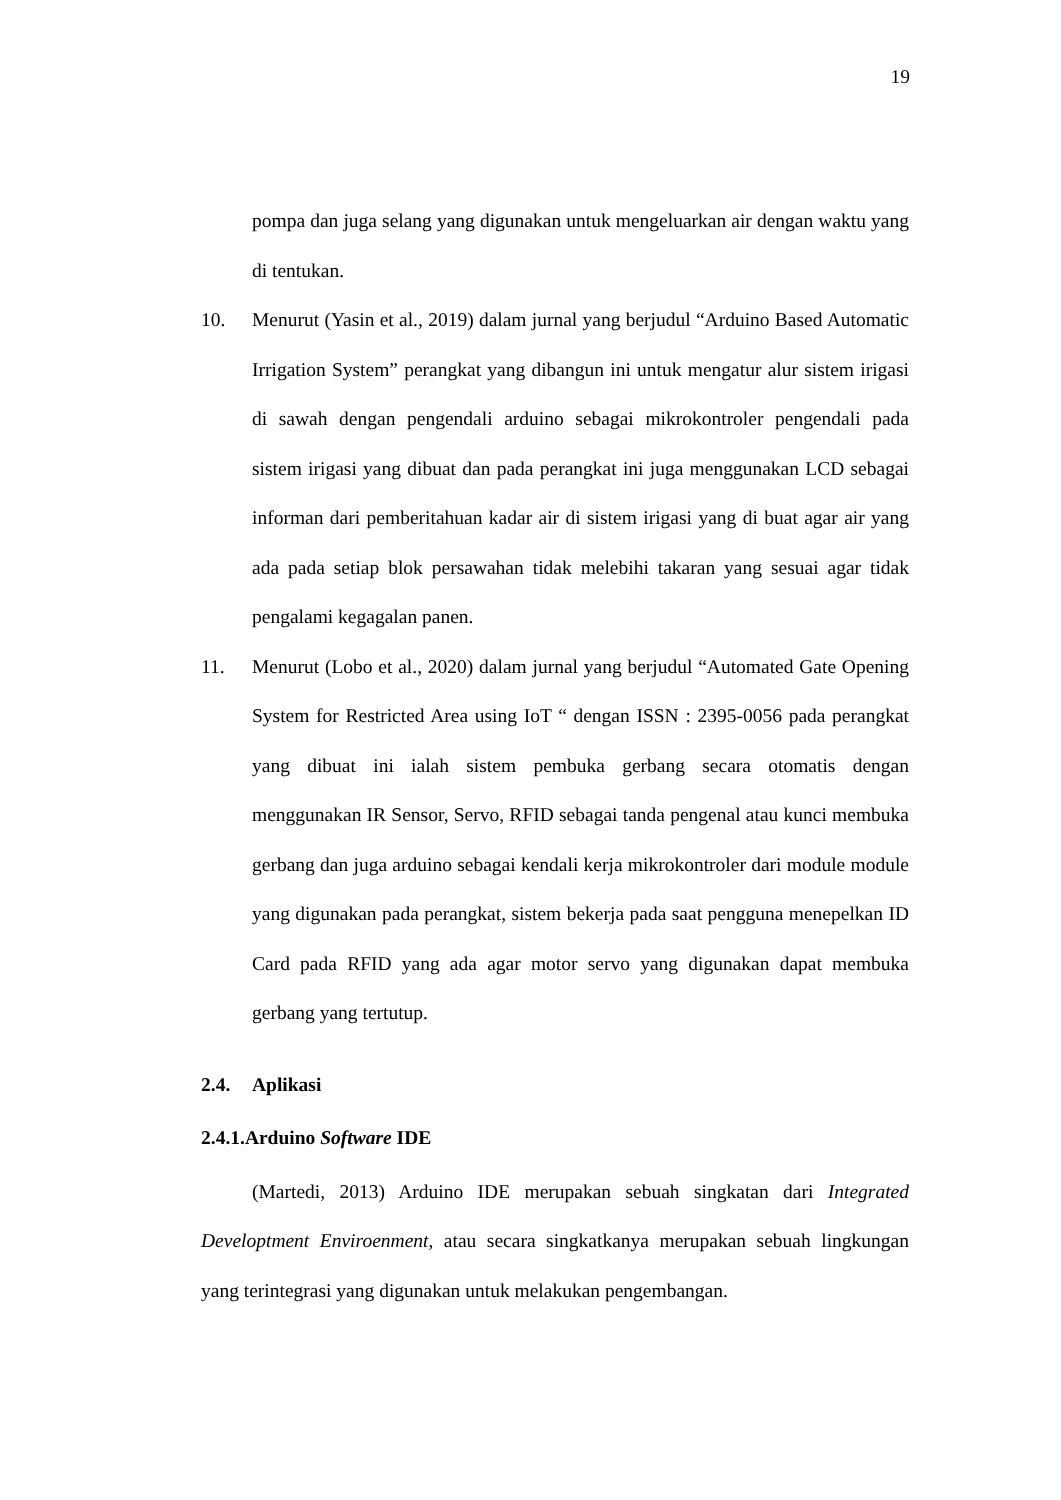19
pompa dan juga selang yang digunakan untuk mengeluarkan air dengan waktu yang di tentukan.
10. Menurut (Yasin et al., 2019) dalam jurnal yang berjudul “Arduino Based Automatic Irrigation System” perangkat yang dibangun ini untuk mengatur alur sistem irigasi di sawah dengan pengendali arduino sebagai mikrokontroler pengendali pada sistem irigasi yang dibuat dan pada perangkat ini juga menggunakan LCD sebagai informan dari pemberitahuan kadar air di sistem irigasi yang di buat agar air yang ada pada setiap blok persawahan tidak melebihi takaran yang sesuai agar tidak pengalami kegagalan panen.
11. Menurut (Lobo et al., 2020) dalam jurnal yang berjudul “Automated Gate Opening System for Restricted Area using IoT “ dengan ISSN : 2395-0056 pada perangkat yang dibuat ini ialah sistem pembuka gerbang secara otomatis dengan menggunakan IR Sensor, Servo, RFID sebagai tanda pengenal atau kunci membuka gerbang dan juga arduino sebagai kendali kerja mikrokontroler dari module module yang digunakan pada perangkat, sistem bekerja pada saat pengguna menepelkan ID Card pada RFID yang ada agar motor servo yang digunakan dapat membuka gerbang yang tertutup.
2.4. Aplikasi
2.4.1. Arduino Software IDE
(Martedi, 2013) Arduino IDE merupakan sebuah singkatan dari Integrated Developtment Enviroenment, atau secara singkatkanya merupakan sebuah lingkungan yang terintegrasi yang digunakan untuk melakukan pengembangan.